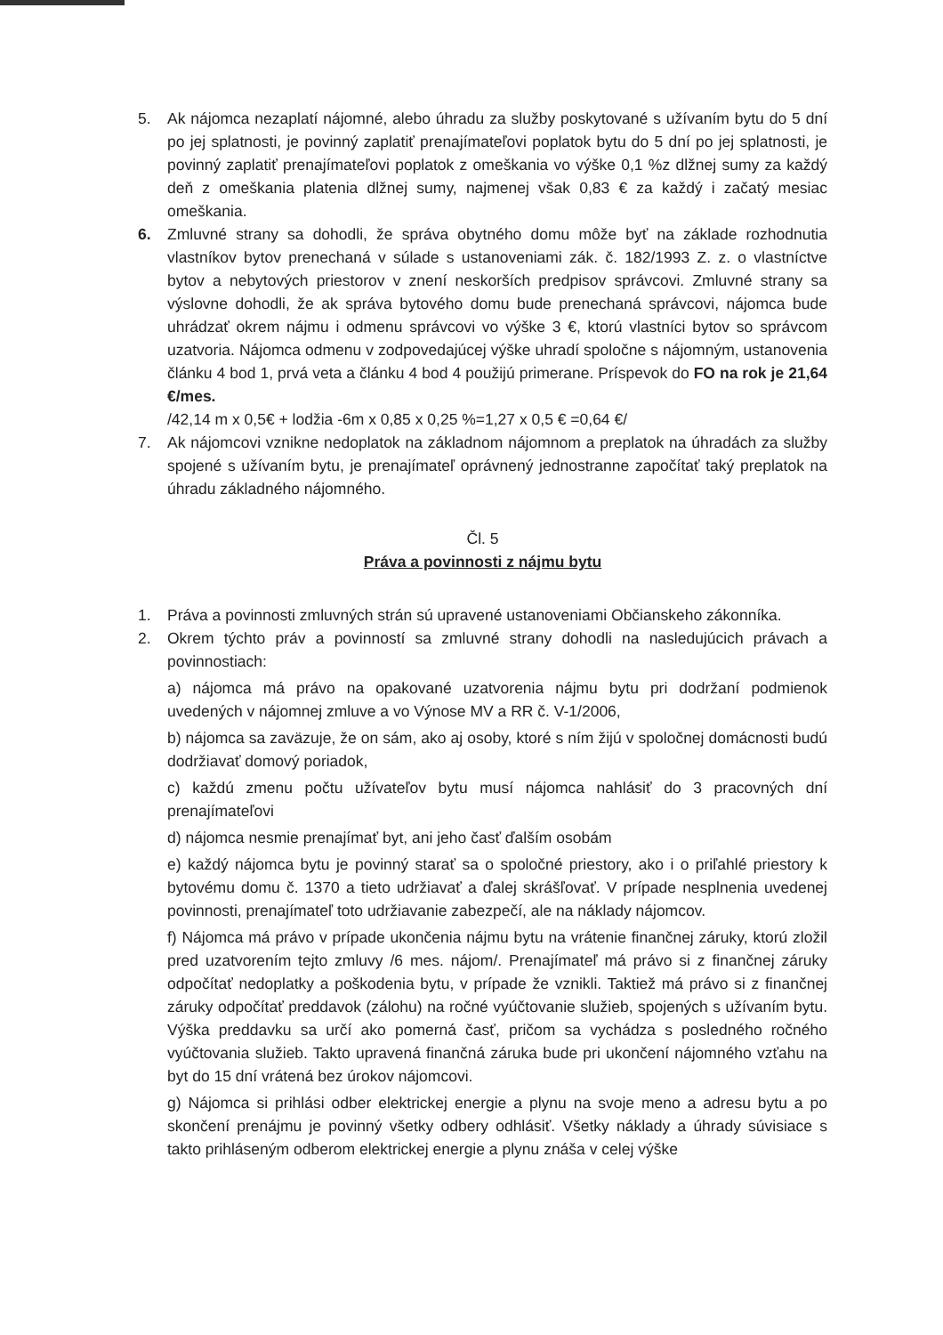5. Ak nájomca nezaplatí nájomné, alebo úhradu za služby poskytované s užívaním bytu do 5 dní po jej splatnosti, je povinný zaplatiť prenajímateľovi poplatok bytu do 5 dní po jej splatnosti, je povinný zaplatiť prenajímateľovi poplatok z omeškania vo výške 0,1 %z dlžnej sumy za každý deň z omeškania platenia dlžnej sumy, najmenej však 0,83 € za každý i začatý mesiac omeškania.
6. Zmluvné strany sa dohodli, že správa obytného domu môže byť na základe rozhodnutia vlastníkov bytov prenechaná v súlade s ustanoveniami zák. č. 182/1993 Z. z. o vlastníctve bytov a nebytových priestorov v znení neskorších predpisov správcovi. Zmluvné strany sa výslovne dohodli, že ak správa bytového domu bude prenechaná správcovi, nájomca bude uhrádzať okrem nájmu i odmenu správcovi vo výške 3 €, ktorú vlastníci bytov so správcom uzatvoria. Nájomca odmenu v zodpovedajúcej výške uhradí spoločne s nájomným, ustanovenia článku 4 bod 1, prvá veta a článku 4 bod 4 použijú primerane. Príspevok do FO na rok je 21,64 €/mes.
/42,14 m x 0,5€ + lodžia -6m x 0,85 x 0,25 %=1,27 x 0,5 € =0,64 €/
7. Ak nájomcovi vznikne nedoplatok na základnom nájomnom a preplatok na úhradách za služby spojené s užívaním bytu, je prenajímateľ oprávnený jednostranne započítať taký preplatok na úhradu základného nájomného.
Čl. 5
Práva a povinnosti z nájmu bytu
1. Práva a povinnosti zmluvných strán sú upravené ustanoveniami Občianskeho zákonníka.
2. Okrem týchto práv a povinností sa zmluvné strany dohodli na nasledujúcich právach a povinnostiach:
a) nájomca má právo na opakované uzatvorenia nájmu bytu pri dodržaní podmienok uvedených v nájomnej zmluve a vo Výnose MV a RR č. V-1/2006,
b) nájomca sa zaväzuje, že on sám, ako aj osoby, ktoré s ním žijú v spoločnej domácnosti budú dodržiavať domový poriadok,
c) každú zmenu počtu užívateľov bytu musí nájomca nahlásiť do 3 pracovných dní prenajímateľovi
d) nájomca nesmie prenajímať byt, ani jeho časť ďalším osobám
e) každý nájomca bytu je povinný starať sa o spoločné priestory, ako i o priľahlé priestory k bytovému domu č. 1370 a tieto udržiavať a ďalej skrášľovať. V prípade nesplnenia uvedenej povinnosti, prenajímateľ toto udržiavanie zabezpečí, ale na náklady nájomcov.
f) Nájomca má právo v prípade ukončenia nájmu bytu na vrátenie finančnej záruky, ktorú zložil pred uzatvorením tejto zmluvy /6 mes. nájom/. Prenajímateľ má právo si z finančnej záruky odpočítať nedoplatky a poškodenia bytu, v prípade že vznikli. Taktiež má právo si z finančnej záruky odpočítať preddavok (zálohu) na ročné vyúčtovanie služieb, spojených s užívaním bytu. Výška preddavku sa určí ako pomerná časť, pričom sa vychádza s posledného ročného vyúčtovania služieb. Takto upravená finančná záruka bude pri ukončení nájomného vzťahu na byt do 15 dní vrátená bez úrokov nájomcovi.
g) Nájomca si prihlási odber elektrickej energie a plynu na svoje meno a adresu bytu a po skončení prenájmu je povinný všetky odbery odhlásiť. Všetky náklady a úhrady súvisiace s takto prihláseným odberom elektrickej energie a plynu znáša v celej výške